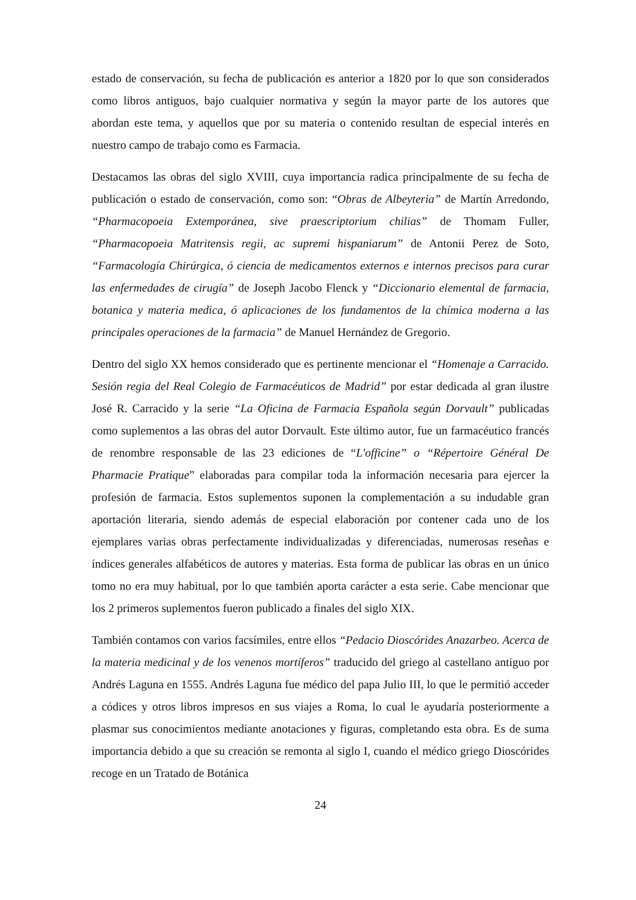estado de conservación, su fecha de publicación es anterior a 1820 por lo que son considerados como libros antiguos, bajo cualquier normativa y según la mayor parte de los autores que abordan este tema, y aquellos que por su materia o contenido resultan de especial interés en nuestro campo de trabajo como es Farmacia.
Destacamos las obras del siglo XVIII, cuya importancia radica principalmente de su fecha de publicación o estado de conservación, como son: “Obras de Albeyteria” de Martín Arredondo, “Pharmacopoeia Extemporánea, sive praescriptorium chilias” de Thomam Fuller, “Pharmacopoeia Matritensis regii, ac supremi hispaniarum” de Antonii Perez de Soto, “Farmacología Chirúrgica, ó ciencia de medicamentos externos e internos precisos para curar las enfermedades de cirugía” de Joseph Jacobo Flenck y “Diccionario elemental de farmacia, botanica y materia medica, ó aplicaciones de los fundamentos de la chímica moderna a las principales operaciones de la farmacia” de Manuel Hernández de Gregorio.
Dentro del siglo XX hemos considerado que es pertinente mencionar el “Homenaje a Carracido. Sesión regia del Real Colegio de Farmacéuticos de Madrid” por estar dedicada al gran ilustre José R. Carracido y la serie “La Oficina de Farmacia Española según Dorvault” publicadas como suplementos a las obras del autor Dorvault. Este último autor, fue un farmacéutico francés de renombre responsable de las 23 ediciones de “L'officine” o “Répertoire Général De Pharmacie Pratique” elaboradas para compilar toda la información necesaria para ejercer la profesión de farmacia. Estos suplementos suponen la complementación a su indudable gran aportación literaria, siendo además de especial elaboración por contener cada uno de los ejemplares varias obras perfectamente individualizadas y diferenciadas, numerosas reseñas e índices generales alfabéticos de autores y materias. Esta forma de publicar las obras en un único tomo no era muy habitual, por lo que también aporta carácter a esta serie. Cabe mencionar que los 2 primeros suplementos fueron publicado a finales del siglo XIX.
También contamos con varios facsímiles, entre ellos “Pedacio Dioscórides Anazarbeo. Acerca de la materia medicinal y de los venenos mortíferos” traducido del griego al castellano antiguo por Andrés Laguna en 1555. Andrés Laguna fue médico del papa Julio III, lo que le permitió acceder a códices y otros libros impresos en sus viajes a Roma, lo cual le ayudaría posteriormente a plasmar sus conocimientos mediante anotaciones y figuras, completando esta obra. Es de suma importancia debido a que su creación se remonta al siglo I, cuando el médico griego Dioscórides recoge en un Tratado de Botánica
24